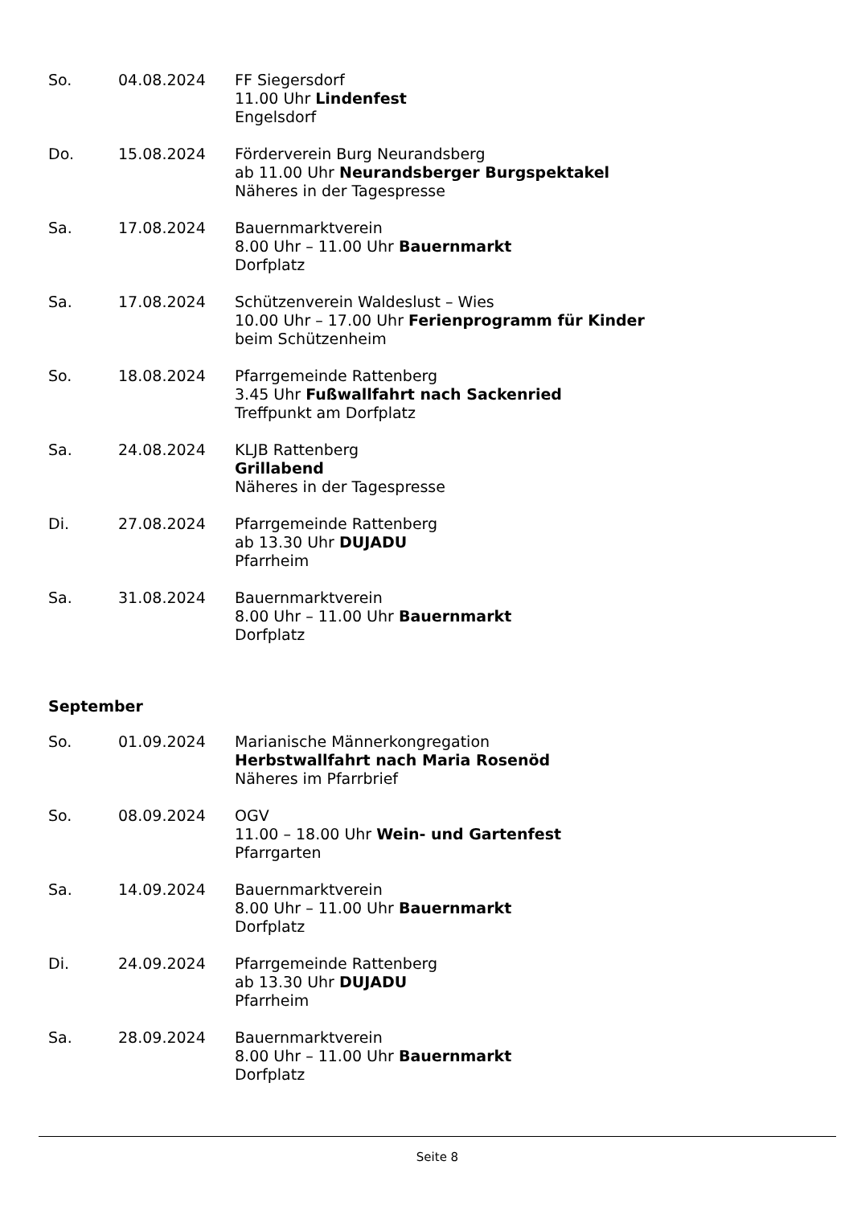So. 04.08.2024 FF Siegersdorf
11.00 Uhr Lindenfest
Engelsdorf
Do. 15.08.2024 Förderverein Burg Neurandsberg
ab 11.00 Uhr Neurandsberger Burgspektakel
Näheres in der Tagespresse
Sa. 17.08.2024 Bauernmarktverein
8.00 Uhr – 11.00 Uhr Bauernmarkt
Dorfplatz
Sa. 17.08.2024 Schützenverein Waldeslust – Wies
10.00 Uhr – 17.00 Uhr Ferienprogramm für Kinder
beim Schützenheim
So. 18.08.2024 Pfarrgemeinde Rattenberg
3.45 Uhr Fußwallfahrt nach Sackenried
Treffpunkt am Dorfplatz
Sa. 24.08.2024 KLJB Rattenberg
Grillabend
Näheres in der Tagespresse
Di. 27.08.2024 Pfarrgemeinde Rattenberg
ab 13.30 Uhr DUJADU
Pfarrheim
Sa. 31.08.2024 Bauernmarktverein
8.00 Uhr – 11.00 Uhr Bauernmarkt
Dorfplatz
September
So. 01.09.2024 Marianische Männerkongregation
Herbstwallfahrt nach Maria Rosenöd
Näheres im Pfarrbrief
So. 08.09.2024 OGV
11.00 – 18.00 Uhr Wein- und Gartenfest
Pfarrgarten
Sa. 14.09.2024 Bauernmarktverein
8.00 Uhr – 11.00 Uhr Bauernmarkt
Dorfplatz
Di. 24.09.2024 Pfarrgemeinde Rattenberg
ab 13.30 Uhr DUJADU
Pfarrheim
Sa. 28.09.2024 Bauernmarktverein
8.00 Uhr – 11.00 Uhr Bauernmarkt
Dorfplatz
Seite 8